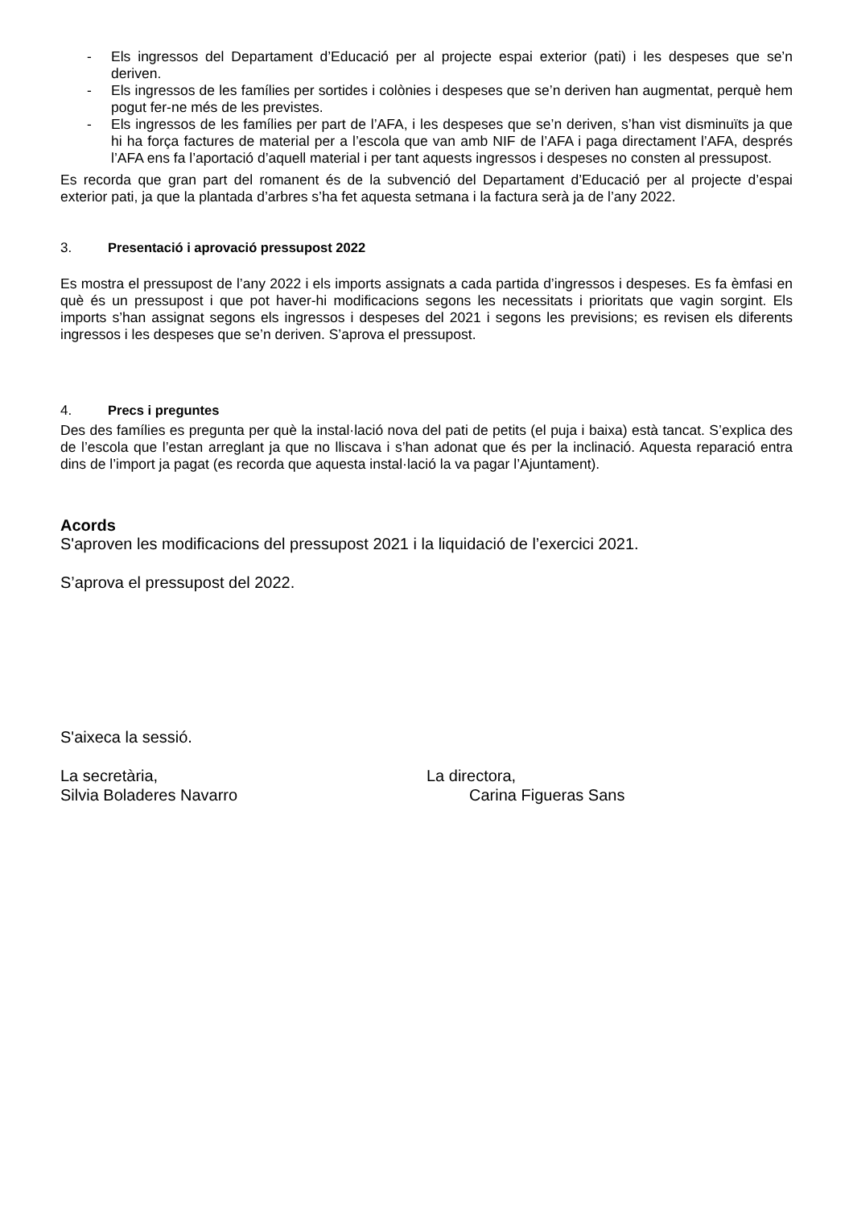- Els ingressos del Departament d’Educació per al projecte espai exterior (pati) i les despeses que se’n deriven.
- Els ingressos de les famílies per sortides i colònies i despeses que se’n deriven han augmentat, perquè hem pogut fer-ne més de les previstes.
- Els ingressos de les famílies per part de l’AFA, i les despeses que se’n deriven, s’han vist disminuïts ja que hi ha força factures de material per a l’escola que van amb NIF de l’AFA i paga directament l’AFA, després l’AFA ens fa l’aportació d’aquell material i per tant aquests ingressos i despeses no consten al pressupost.
Es recorda que gran part del romanent és de la subvenció del Departament d’Educació per al projecte d’espai exterior pati, ja que la plantada d’arbres s’ha fet aquesta setmana i la factura serà ja de l’any 2022.
3. Presentació i aprovació pressupost 2022
Es mostra el pressupost de l’any 2022 i els imports assignats a cada partida d’ingressos i despeses. Es fa èmfasi en què és un pressupost i que pot haver-hi modificacions segons les necessitats i prioritats que vagin sorgint. Els imports s’han assignat segons els ingressos i despeses del 2021 i segons les previsions; es revisen els diferents ingressos i les despeses que se’n deriven. S’aprova el pressupost.
4. Precs i preguntes
Des des famílies es pregunta per què la instal·lació nova del pati de petits (el puja i baixa) està tancat. S’explica des de l’escola que l’estan arreglant ja que no lliscava i s’han adonat que és per la inclinació. Aquesta reparació entra dins de l’import ja pagat (es recorda que aquesta instal·lació la va pagar l’Ajuntament).
Acords
S'aproven les modificacions del pressupost 2021 i la liquidació de l’exercici 2021.
S’aprova el pressupost del 2022.
S'aixeca la sessió.
La secretària,
Silvia Boladeres Navarro
La directora,
Carina Figueras Sans